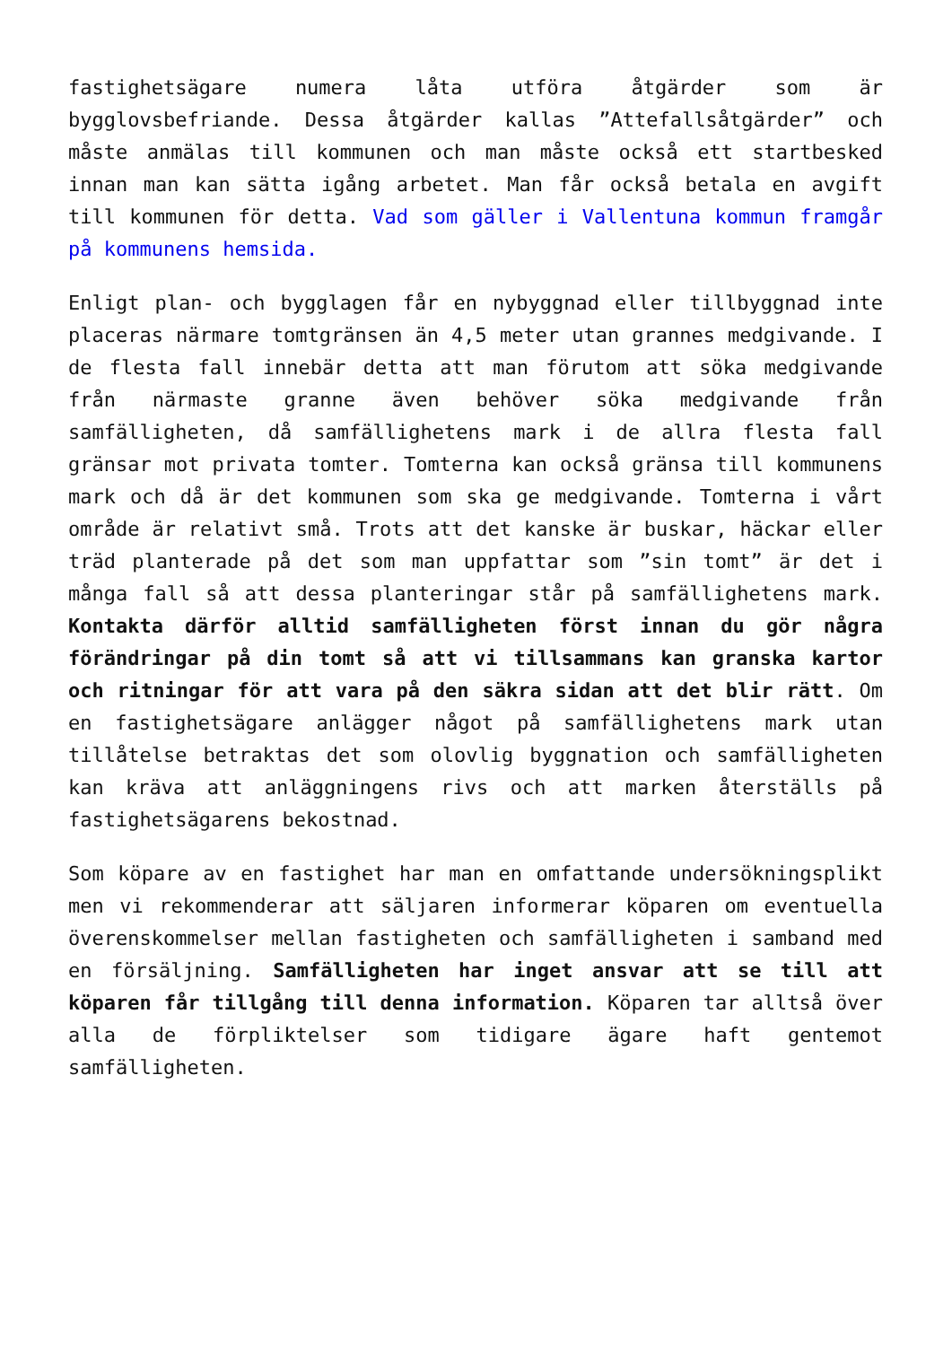fastighetsägare numera låta utföra åtgärder som är bygglovsbefriande. Dessa åtgärder kallas ”Attefallsåtgärder” och måste anmälas till kommunen och man måste också ett startbesked innan man kan sätta igång arbetet. Man får också betala en avgift till kommunen för detta. Vad som gäller i Vallentuna kommun framgår på kommunens hemsida.
Enligt plan- och bygglagen får en nybyggnad eller tillbyggnad inte placeras närmare tomtgränsen än 4,5 meter utan grannes medgivande. I de flesta fall innebär detta att man förutom att söka medgivande från närmaste granne även behöver söka medgivande från samfälligheten, då samfällighetens mark i de allra flesta fall gränsar mot privata tomter. Tomterna kan också gränsa till kommunens mark och då är det kommunen som ska ge medgivande. Tomterna i vårt område är relativt små. Trots att det kanske är buskar, häckar eller träd planterade på det som man uppfattar som ”sin tomt” är det i många fall så att dessa planteringar står på samfällighetens mark. Kontakta därför alltid samfälligheten först innan du gör några förändringar på din tomt så att vi tillsammans kan granska kartor och ritningar för att vara på den säkra sidan att det blir rätt. Om en fastighetsägare anlägger något på samfällighetens mark utan tillåtelse betraktas det som olovlig byggnation och samfälligheten kan kräva att anläggningens rivs och att marken återställs på fastighetsägarens bekostnad.
Som köpare av en fastighet har man en omfattande undersökningsplikt men vi rekommenderar att säljaren informerar köparen om eventuella överenskommelser mellan fastigheten och samfälligheten i samband med en försäljning. Samfälligheten har inget ansvar att se till att köparen får tillgång till denna information. Köparen tar alltså över alla de förpliktelser som tidigare ägare haft gentemot samfälligheten.